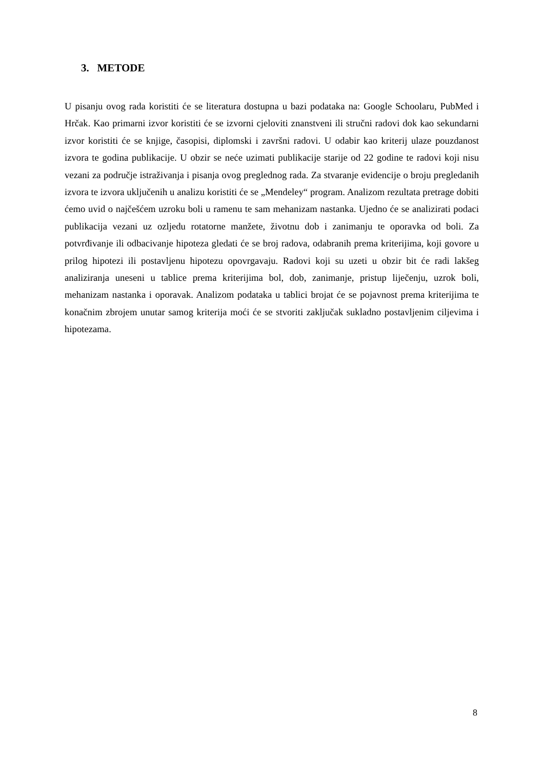3. METODE
U pisanju ovog rada koristiti će se literatura dostupna u bazi podataka na: Google Schoolaru, PubMed i Hrčak. Kao primarni izvor koristiti će se izvorni cjeloviti znanstveni ili stručni radovi dok kao sekundarni izvor koristiti će se knjige, časopisi, diplomski i završni radovi. U odabir kao kriterij ulaze pouzdanost izvora te godina publikacije. U obzir se neće uzimati publikacije starije od 22 godine te radovi koji nisu vezani za područje istraživanja i pisanja ovog preglednog rada. Za stvaranje evidencije o broju pregledanih izvora te izvora uključenih u analizu koristiti će se „Mendeley“ program. Analizom rezultata pretrage dobiti ćemo uvid o najčešćem uzroku boli u ramenu te sam mehanizam nastanka. Ujedno će se analizirati podaci publikacija vezani uz ozljedu rotatorne manžete, životnu dob i zanimanju te oporavka od boli. Za potvrđivanje ili odbacivanje hipoteza gledati će se broj radova, odabranih prema kriterijima, koji govore u prilog hipotezi ili postavljenu hipotezu opovrgavaju. Radovi koji su uzeti u obzir bit će radi lakšeg analiziranja uneseni u tablice prema kriterijima bol, dob, zanimanje, pristup liječenju, uzrok boli, mehanizam nastanka i oporavak. Analizom podataka u tablici brojat će se pojavnost prema kriterijima te konačnim zbrojem unutar samog kriterija moći će se stvoriti zaključak sukladno postavljenim ciljevima i hipotezama.
8